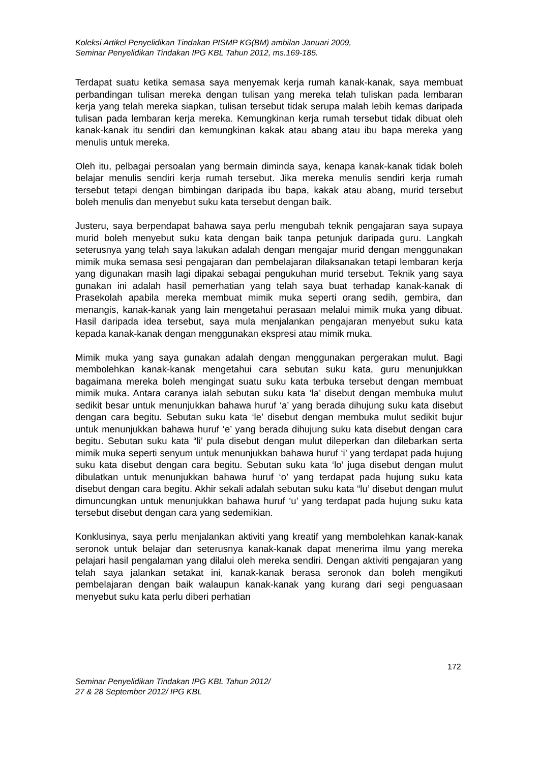Koleksi Artikel Penyelidikan Tindakan PISMP KG(BM) ambilan Januari 2009,
Seminar Penyelidikan Tindakan IPG KBL Tahun 2012, ms.169-185.
Terdapat suatu ketika semasa saya menyemak kerja rumah kanak-kanak, saya membuat perbandingan tulisan mereka dengan tulisan yang mereka telah tuliskan pada lembaran kerja yang telah mereka siapkan, tulisan tersebut tidak serupa malah lebih kemas daripada tulisan pada lembaran kerja mereka. Kemungkinan kerja rumah tersebut tidak dibuat oleh kanak-kanak itu sendiri dan kemungkinan kakak atau abang atau ibu bapa mereka yang menulis untuk mereka.
Oleh itu, pelbagai persoalan yang bermain diminda saya, kenapa kanak-kanak tidak boleh belajar menulis sendiri kerja rumah tersebut. Jika mereka menulis sendiri kerja rumah tersebut tetapi dengan bimbingan daripada ibu bapa, kakak atau abang, murid tersebut boleh menulis dan menyebut suku kata tersebut dengan baik.
Justeru, saya berpendapat bahawa saya perlu mengubah teknik pengajaran saya supaya murid boleh menyebut suku kata dengan baik tanpa petunjuk daripada guru. Langkah seterusnya yang telah saya lakukan adalah dengan mengajar murid dengan menggunakan mimik muka semasa sesi pengajaran dan pembelajaran dilaksanakan tetapi lembaran kerja yang digunakan masih lagi dipakai sebagai pengukuhan murid tersebut. Teknik yang saya gunakan ini adalah hasil pemerhatian yang telah saya buat terhadap kanak-kanak di Prasekolah apabila mereka membuat mimik muka seperti orang sedih, gembira, dan menangis, kanak-kanak yang lain mengetahui perasaan melalui mimik muka yang dibuat. Hasil daripada idea tersebut, saya mula menjalankan pengajaran menyebut suku kata kepada kanak-kanak dengan menggunakan ekspresi atau mimik muka.
Mimik muka yang saya gunakan adalah dengan menggunakan pergerakan mulut. Bagi membolehkan kanak-kanak mengetahui cara sebutan suku kata, guru menunjukkan bagaimana mereka boleh mengingat suatu suku kata terbuka tersebut dengan membuat mimik muka. Antara caranya ialah sebutan suku kata ‘la’ disebut dengan membuka mulut sedikit besar untuk menunjukkan bahawa huruf ‘a’ yang berada dihujung suku kata disebut dengan cara begitu. Sebutan suku kata ‘le’ disebut dengan membuka mulut sedikit bujur untuk menunjukkan bahawa huruf ‘e’ yang berada dihujung suku kata disebut dengan cara begitu. Sebutan suku kata “li’ pula disebut dengan mulut dileperkan dan dilebarkan serta mimik muka seperti senyum untuk menunjukkan bahawa huruf ‘i’ yang terdapat pada hujung suku kata disebut dengan cara begitu. Sebutan suku kata ‘lo’ juga disebut dengan mulut dibulatkan untuk menunjukkan bahawa huruf ‘o’ yang terdapat pada hujung suku kata disebut dengan cara begitu. Akhir sekali adalah sebutan suku kata “lu’ disebut dengan mulut dimuncungkan untuk menunjukkan bahawa huruf ‘u’ yang terdapat pada hujung suku kata tersebut disebut dengan cara yang sedemikian.
Konklusinya, saya perlu menjalankan aktiviti yang kreatif yang membolehkan kanak-kanak seronok untuk belajar dan seterusnya kanak-kanak dapat menerima ilmu yang mereka pelajari hasil pengalaman yang dilalui oleh mereka sendiri. Dengan aktiviti pengajaran yang telah saya jalankan setakat ini, kanak-kanak berasa seronok dan boleh mengikuti pembelajaran dengan baik walaupun kanak-kanak yang kurang dari segi penguasaan menyebut suku kata perlu diberi perhatian
172
Seminar Penyelidikan Tindakan IPG KBL Tahun 2012/
27 & 28 September 2012/ IPG KBL